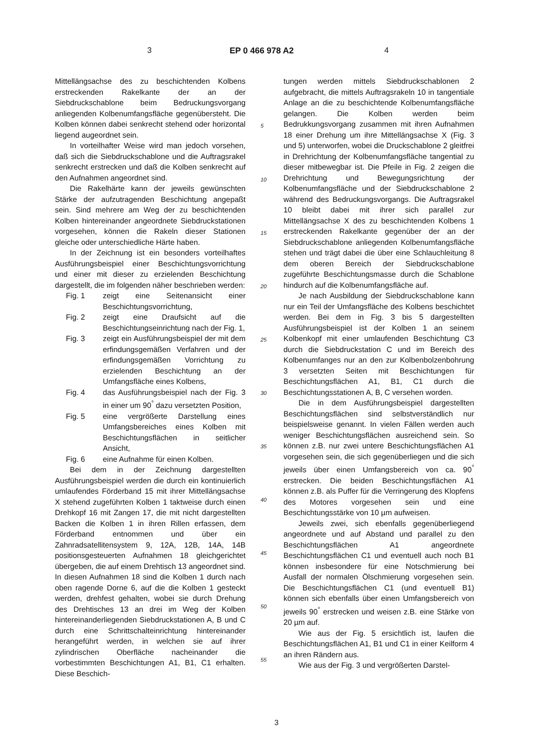3 EP 0 466 978 A2 4
Mittellängsachse des zu beschichtenden Kolbens erstreckenden Rakelkante der an der Siebdruckschablone beim Bedruckungsvorgang anliegenden Kolbenumfangsfläche gegenübersteht. Die Kolben können dabei senkrecht stehend oder horizontal liegend augeordnet sein.
In vorteilhafter Weise wird man jedoch vorsehen, daß sich die Siebdruckschablone und die Auftragsrakel senkrecht erstrecken und daß die Kolben senkrecht auf den Aufnahmen angeordnet sind.
Die Rakelhärte kann der jeweils gewünschten Stärke der aufzutragenden Beschichtung angepaßt sein. Sind mehrere am Weg der zu beschichtenden Kolben hintereinander angeordnete Siebdruckstationen vorgesehen, können die Rakeln dieser Stationen gleiche oder unterschiedliche Härte haben.
In der Zeichnung ist ein besonders vorteilhaftes Ausführungsbeispiel einer Beschichtungsvorrichtung und einer mit dieser zu erzielenden Beschichtung dargestellt, die im folgenden näher beschrieben werden:
Fig. 1 zeigt eine Seitenansicht einer Beschichtungsvorrichtung,
Fig. 2 zeigt eine Draufsicht auf die Beschichtungseinrichtung nach der Fig. 1,
Fig. 3 zeigt ein Ausführungsbeispiel der mit dem erfindungsgemäßen Verfahren und der erfindungsgemäßen Vorrichtung zu erzielenden Beschichtung an der Umfangsfläche eines Kolbens,
Fig. 4 das Ausführungsbeispiel nach der Fig. 3 in einer um 90<sup>°</sup> dazu versetzten Position,
Fig. 5 eine vergrößerte Darstellung eines Umfangsbereiches eines Kolben mit Beschichtungsflächen in seitlicher Ansicht,
Fig. 6 eine Aufnahme für einen Kolben.
Bei dem in der Zeichnung dargestellten Ausführungsbeispiel werden die durch ein kontinuierlich umlaufendes Förderband 15 mit ihrer Mittellängsachse X stehend zugeführten Kolben 1 taktweise durch einen Drehkopf 16 mit Zangen 17, die mit nicht dargestellten Backen die Kolben 1 in ihren Rillen erfassen, dem Förderband entnommen und über ein Zahnradsatellitensystem 9, 12A, 12B, 14A, 14B positionsgesteuerten Aufnahmen 18 gleichgerichtet übergeben, die auf einem Drehtisch 13 angeordnet sind. In diesen Aufnahmen 18 sind die Kolben 1 durch nach oben ragende Dorne 6, auf die die Kolben 1 gesteckt werden, drehfest gehalten, wobei sie durch Drehung des Drehtisches 13 an drei im Weg der Kolben hintereinanderliegenden Siebdruckstationen A, B und C durch eine Schrittschalteinrichtung hintereinander herangeführt werden, in welchen sie auf ihrer zylindrischen Oberfläche nacheinander die vorbestimmten Beschichtungen A1, B1, C1 erhalten. Diese Beschich-
5
10
15
20
25
30
35
40
45
50
55
tungen werden mittels Siebdruckschablonen 2 aufgebracht, die mittels Auftragsrakeln 10 in tangentiale Anlage an die zu beschichtende Kolbenumfangsfläche gelangen. Die Kolben werden beim Bedrukkungsvorgang zusammen mit ihren Aufnahmen 18 einer Drehung um ihre Mittellängsachse X (Fig. 3 und 5) unterworfen, wobei die Druckschablone 2 gleitfrei in Drehrichtung der Kolbenumfangsfläche tangential zu dieser mitbewegbar ist. Die Pfeile in Fig. 2 zeigen die Drehrichtung und Bewegungsrichtung der Kolbenumfangsfläche und der Siebdruckschablone 2 während des Bedruckungsvorgangs. Die Auftragsrakel 10 bleibt dabei mit ihrer sich parallel zur Mittellängsachse X des zu beschichtenden Kolbens 1 erstreckenden Rakelkante gegenüber der an der Siebdruckschablone anliegenden Kolbenumfangsfläche stehen und trägt dabei die über eine Schlauchleitung 8 dem oberen Bereich der Siebdruckschablone zugeführte Beschichtungsmasse durch die Schablone hindurch auf die Kolbenumfangsfläche auf.
Je nach Ausbildung der Siebdruckschablone kann nur ein Teil der Umfangsfläche des Kolbens beschichtet werden. Bei dem in Fig. 3 bis 5 dargestellten Ausführungsbeispiel ist der Kolben 1 an seinem Kolbenkopf mit einer umlaufenden Beschichtung C3 durch die Siebdruckstation C und im Bereich des Kolbenumfanges nur an den zur Kolbenbolzenbohrung 3 versetzten Seiten mit Beschichtungen für Beschichtungsflächen A1, B1, C1 durch die Beschichtungsstationen A, B, C versehen worden.
Die in dem Ausführungsbeispiel dargestellten Beschichtungsflächen sind selbstverständlich nur beispielsweise genannt. In vielen Fällen werden auch weniger Beschichtungsflächen ausreichend sein. So können z.B. nur zwei untere Beschichtungsflächen A1 vorgesehen sein, die sich gegenüberliegen und die sich jeweils über einen Umfangsbereich von ca. 90<sup>°</sup> erstrecken. Die beiden Beschichtungsflächen A1 können z.B. als Puffer für die Verringerung des Klopfens des Motores vorgesehen sein und eine Beschichtungsstärke von 10 µm aufweisen.
Jeweils zwei, sich ebenfalls gegenüberliegend angeordnete und auf Abstand und parallel zu den Beschichtungsflächen A1 angeordnete Beschichtungsflächen C1 und eventuell auch noch B1 können insbesondere für eine Notschmierung bei Ausfall der normalen Ölschmierung vorgesehen sein. Die Beschichtungsflächen C1 (und eventuell B1) können sich ebenfalls über einen Umfangsbereich von jeweils 90<sup>°</sup> erstrecken und weisen z.B. eine Stärke von 20 µm auf.
Wie aus der Fig. 5 ersichtlich ist, laufen die Beschichtungsflächen A1, B1 und C1 in einer Keilform 4 an ihren Rändern aus.
Wie aus der Fig. 3 und vergrößerten Darstel-
3